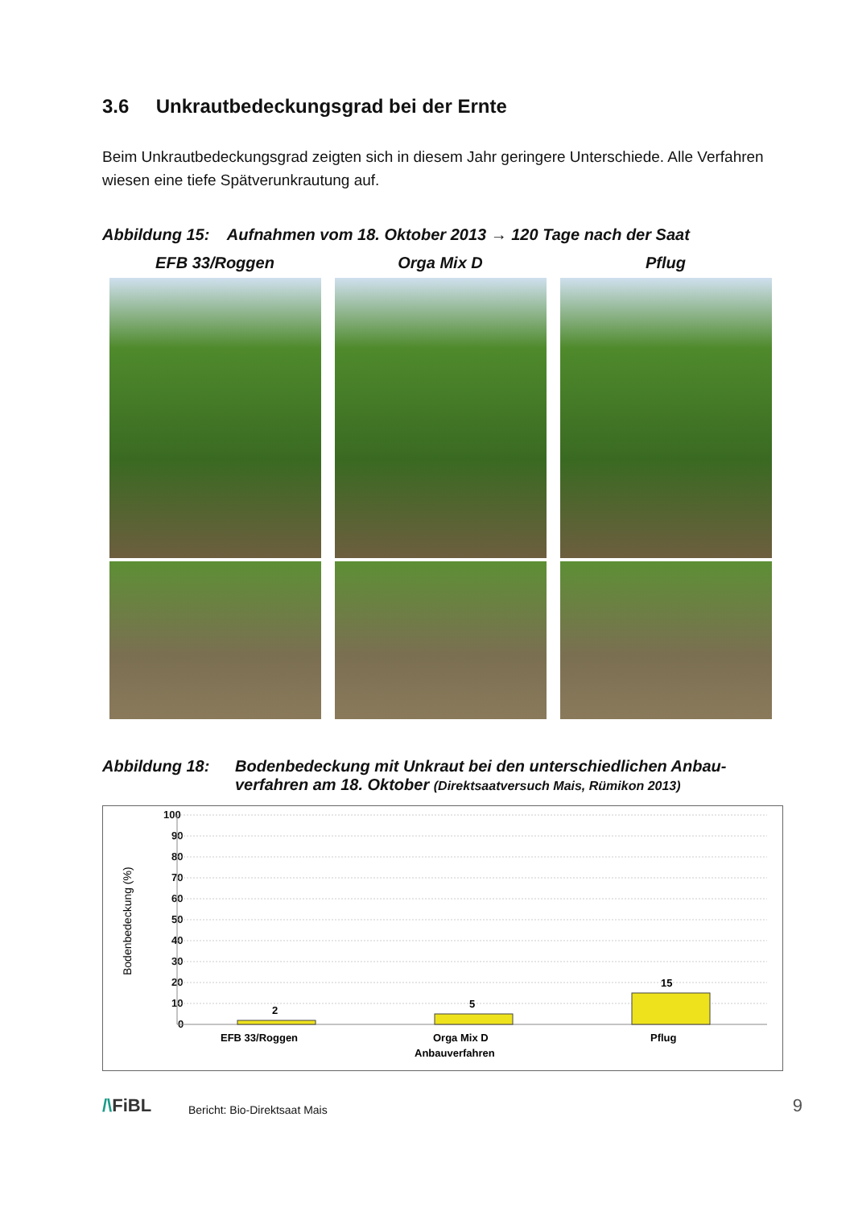3.6 Unkrautbedeckungsgrad bei der Ernte
Beim Unkrautbedeckungsgrad zeigten sich in diesem Jahr geringere Unterschiede. Alle Verfahren wiesen eine tiefe Spätverunkrautung auf.
Abbildung 15: Aufnahmen vom 18. Oktober 2013 → 120 Tage nach der Saat
EFB 33/Roggen Orga Mix D Pflug
Abbildung 18: Bodenbedeckung mit Unkraut bei den unterschiedlichen Anbau-verfahren am 18. Oktober (Direktsaatversuch Mais, Rümikon 2013)
Bodenbedeckung (%)
100
90
80
70
60
50
40
30
20
10
0
2
5
15
EFB 33/Roggen
Orga Mix D
Pflug
Anbauverfahren
/\FiBL Bericht: Bio-Direktsaat Mais 9